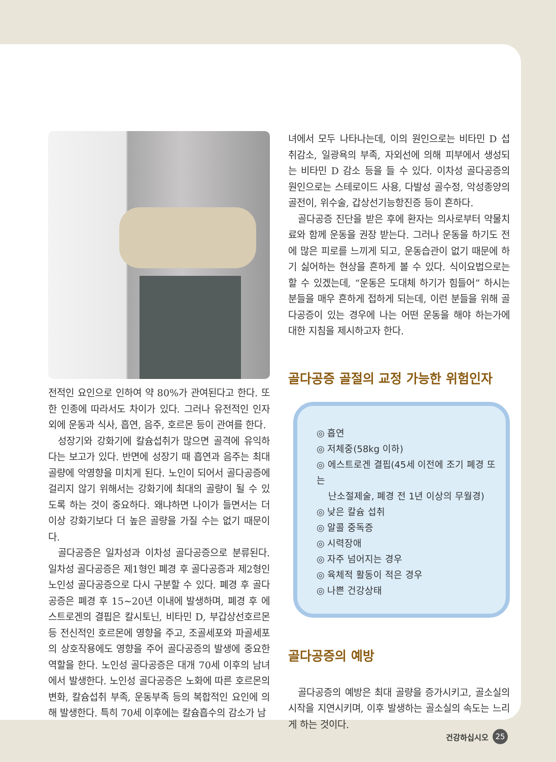전적인 요인으로 인하여 약 80%가 관여된다고 한다. 또한 인종에 따라서도 차이가 있다. 그러나 유전적인 인자 외에 운동과 식사, 흡연, 음주, 호르몬 등이 관여를 한다.
성장기와 강화기에 칼슘섭취가 많으면 골격에 유익하다는 보고가 있다. 반면에 성장기 때 흡연과 음주는 최대 골량에 악영향을 미치게 된다. 노인이 되어서 골다공증에 걸리지 않기 위해서는 강화기에 최대의 골량이 될 수 있도록 하는 것이 중요하다. 왜냐하면 나이가 들면서는 더 이상 강화기보다 더 높은 골량을 가질 수는 없기 때문이다.
골다공증은 일차성과 이차성 골다공증으로 분류된다. 일차성 골다공증은 제1형인 폐경 후 골다공증과 제2형인 노인성 골다공증으로 다시 구분할 수 있다. 폐경 후 골다공증은 폐경 후 15~20년 이내에 발생하며, 폐경 후 에스트로겐의 결핍은 칼시토닌, 비타민 D, 부갑상선호르몬 등 전신적인 호르몬에 영향을 주고, 조골세포와 파골세포의 상호작용에도 영향을 주어 골다공증의 발생에 중요한 역할을 한다. 노인성 골다공증은 대개 70세 이후의 남녀에서 발생한다. 노인성 골다공증은 노화에 따른 호르몬의 변화, 칼슘섭취 부족, 운동부족 등의 복합적인 요인에 의해 발생한다. 특히 70세 이후에는 칼슘흡수의 감소가 남
녀에서 모두 나타나는데, 이의 원인으로는 비타민 D 섭취감소, 일광욕의 부족, 자외선에 의해 피부에서 생성되는 비타민 D 감소 등을 들 수 있다. 이차성 골다공증의 원인으로는 스테로이드 사용, 다발성 골수정, 악성종양의 골전이, 위수술, 갑상선기능항진증 등이 흔하다.
골다공증 진단을 받은 후에 환자는 의사로부터 약물치료와 함께 운동을 권장 받는다. 그러나 운동을 하기도 전에 많은 피로를 느끼게 되고, 운동습관이 없기 때문에 하기 싫어하는 현상을 흔하게 볼 수 있다. 식이요법으로는 할 수 있겠는데, “운동은 도대체 하기가 힘들어” 하시는 분들을 매우 흔하게 접하게 되는데, 이런 분들을 위해 골다공증이 있는 경우에 나는 어떤 운동을 해야 하는가에 대한 지침을 제시하고자 한다.
골다공증 골절의 교정 가능한 위험인자
◎ 흡연
◎ 저체중(58kg 이하)
◎ 에스트로겐 결핍(45세 이전에 조기 폐경 또는
난소절제술, 폐경 전 1년 이상의 무월경)
◎ 낮은 칼슘 섭취
◎ 알콜 중독증
◎ 시력장애
◎ 자주 넘어지는 경우
◎ 육체적 활동이 적은 경우
◎ 나쁜 건강상태
골다공증의 예방
골다공증의 예방은 최대 골량을 증가시키고, 골소실의 시작을 지연시키며, 이후 발생하는 골소실의 속도는 느리게 하는 것이다.
건강하십시오 25